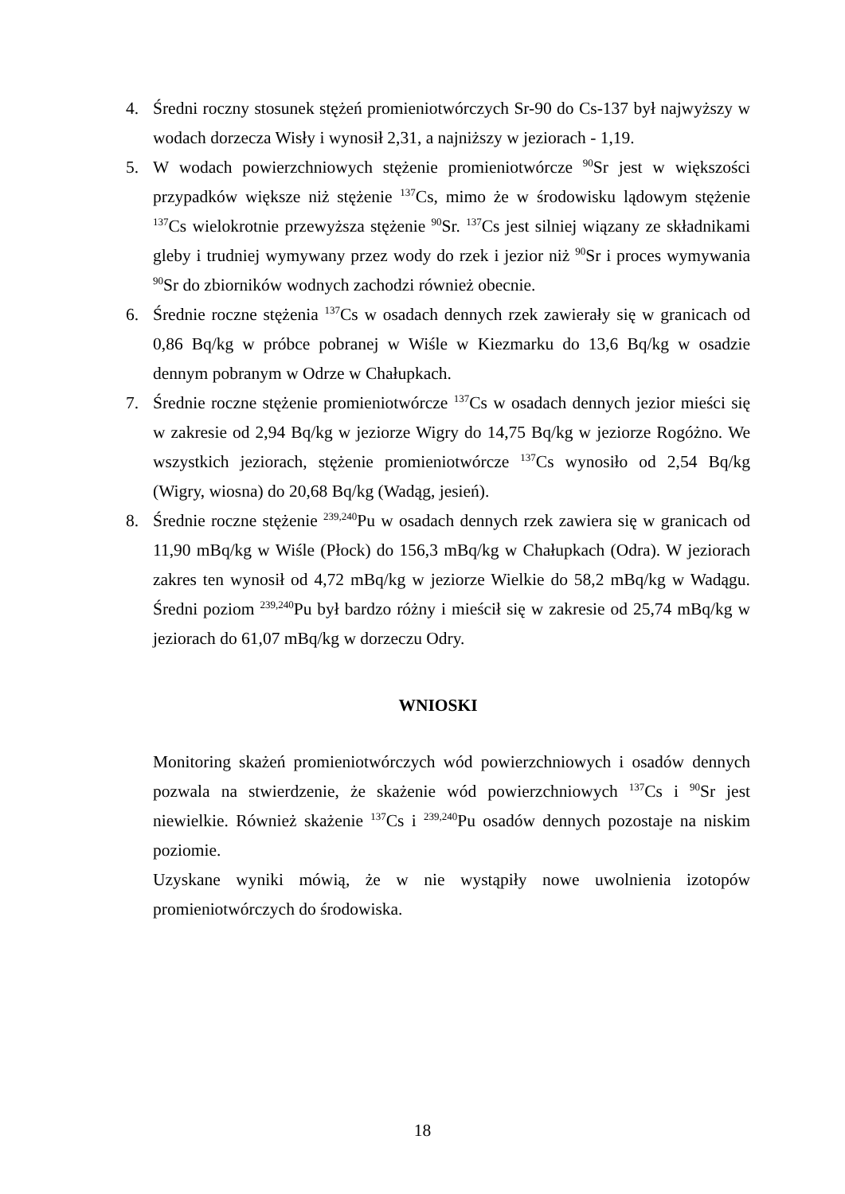4. Średni roczny stosunek stężeń promieniotwórczych Sr-90 do Cs-137 był najwyższy w wodach dorzecza Wisły i wynosił 2,31, a najniższy w jeziorach - 1,19.
5. W wodach powierzchniowych stężenie promieniotwórcze <sup>90</sup>Sr jest w większości przypadków większe niż stężenie <sup>137</sup>Cs, mimo że w środowisku lądowym stężenie <sup>137</sup>Cs wielokrotnie przewyższa stężenie <sup>90</sup>Sr. <sup>137</sup>Cs jest silniej wiązany ze składnikami gleby i trudniej wymywany przez wody do rzek i jezior niż <sup>90</sup>Sr i proces wymywania <sup>90</sup>Sr do zbiorników wodnych zachodzi również obecnie.
6. Średnie roczne stężenia <sup>137</sup>Cs w osadach dennych rzek zawierały się w granicach od 0,86 Bq/kg w próbce pobranej w Wiśle w Kiezmarku do 13,6 Bq/kg w osadzie dennym pobranym w Odrze w Chałupkach.
7. Średnie roczne stężenie promieniotwórcze <sup>137</sup>Cs w osadach dennych jezior mieści się w zakresie od 2,94 Bq/kg w jeziorze Wigry do 14,75 Bq/kg w jeziorze Rogóżno. We wszystkich jeziorach, stężenie promieniotwórcze <sup>137</sup>Cs wynosiło od 2,54 Bq/kg (Wigry, wiosna) do 20,68 Bq/kg (Wadąg, jesień).
8. Średnie roczne stężenie <sup>239,240</sup>Pu w osadach dennych rzek zawiera się w granicach od 11,90 mBq/kg w Wiśle (Płock) do 156,3 mBq/kg w Chałupkach (Odra). W jeziorach zakres ten wynosił od 4,72 mBq/kg w jeziorze Wielkie do 58,2 mBq/kg w Wadągu. Średni poziom <sup>239,240</sup>Pu był bardzo różny i mieścił się w zakresie od 25,74 mBq/kg w jeziorach do 61,07 mBq/kg w dorzeczu Odry.
WNIOSKI
Monitoring skażeń promieniotwórczych wód powierzchniowych i osadów dennych pozwala na stwierdzenie, że skażenie wód powierzchniowych <sup>137</sup>Cs i <sup>90</sup>Sr jest niewielkie. Również skażenie <sup>137</sup>Cs i <sup>239,240</sup>Pu osadów dennych pozostaje na niskim poziomie.
Uzyskane wyniki mówią, że w nie wystąpiły nowe uwolnienia izotopów promieniotwórczych do środowiska.
18